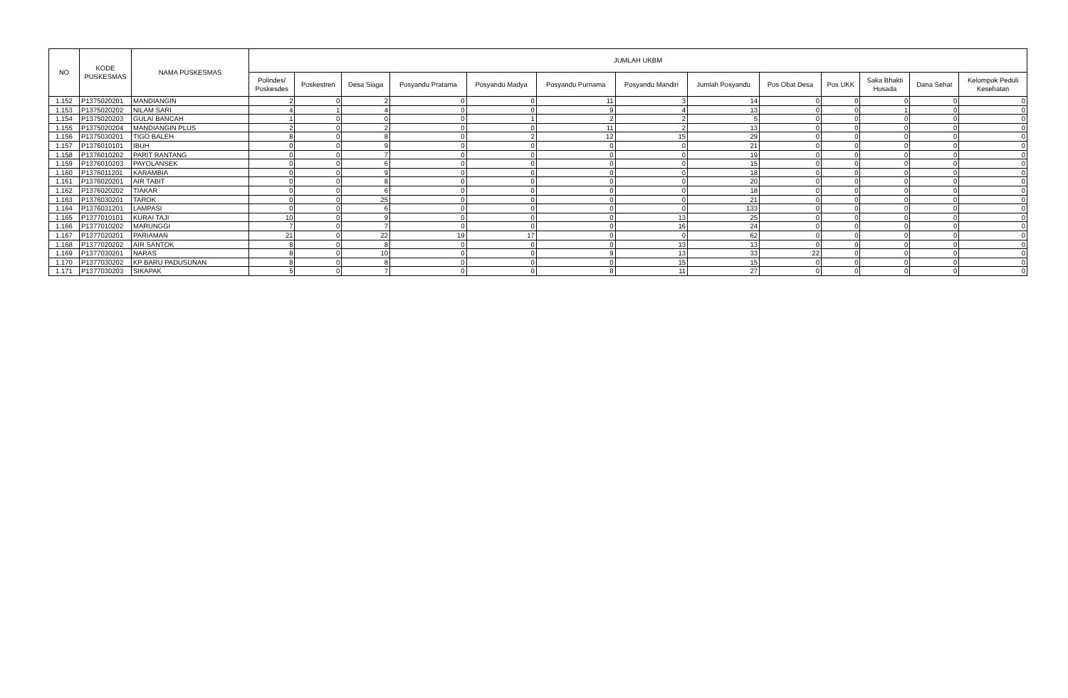| NO | KODE PUSKESMAS | NAMA PUSKESMAS | JUMLAH UKBM | | | | | | | | | | | | |
| --- | --- | --- | --- | --- | --- | --- | --- | --- | --- | --- | --- | --- | --- | --- | --- |
| | | | Polindes/ Poskesdes | Poskestren | Desa Siaga | Posyandu Pratama | Posyandu Madya | Posyandu Purnama | Posyandu Mandiri | Jumlah Posyandu | Pos Obat Desa | Pos UKK | Saka Bhakti Husada | Dana Sehat | Kelompok Peduli Kesehatan |
| 1.152 | P1375020201 | MANDIANGIN | 2 | 0 | 2 | 0 | 0 | 11 | 3 | 14 | 0 | 0 | 0 | 0 | 0 |
| 1.153 | P1375020202 | NILAM SARI | 4 | 1 | 4 | 0 | 0 | 9 | 4 | 13 | 0 | 0 | 1 | 0 | 0 |
| 1.154 | P1375020203 | GULAI BANCAH | 1 | 0 | 0 | 0 | 1 | 2 | 2 | 5 | 0 | 0 | 0 | 0 | 0 |
| 1.155 | P1375020204 | MANDIANGIN PLUS | 2 | 0 | 2 | 0 | 0 | 11 | 2 | 13 | 0 | 0 | 0 | 0 | 0 |
| 1.156 | P1375030201 | TIGO BALEH | 8 | 0 | 8 | 0 | 2 | 12 | 15 | 29 | 0 | 0 | 0 | 0 | 0 |
| 1.157 | P1376010101 | IBUH | 0 | 0 | 9 | 0 | 0 | 0 | 0 | 21 | 0 | 0 | 0 | 0 | 0 |
| 1.158 | P1376010202 | PARIT RANTANG | 0 | 0 | 7 | 0 | 0 | 0 | 0 | 19 | 0 | 0 | 0 | 0 | 0 |
| 1.159 | P1376010203 | PAYOLANSEK | 0 | 0 | 6 | 0 | 0 | 0 | 0 | 15 | 0 | 0 | 0 | 0 | 0 |
| 1.160 | P1376011201 | KARAMBIA | 0 | 0 | 9 | 0 | 0 | 0 | 0 | 18 | 0 | 0 | 0 | 0 | 0 |
| 1.161 | P1376020201 | AIR TABIT | 0 | 0 | 8 | 0 | 0 | 0 | 0 | 20 | 0 | 0 | 0 | 0 | 0 |
| 1.162 | P1376020202 | TIAKAR | 0 | 0 | 6 | 0 | 0 | 0 | 0 | 18 | 0 | 0 | 0 | 0 | 0 |
| 1.163 | P1376030201 | TAROK | 0 | 0 | 25 | 0 | 0 | 0 | 0 | 21 | 0 | 0 | 0 | 0 | 0 |
| 1.164 | P1376031201 | LAMPASI | 0 | 0 | 6 | 0 | 0 | 0 | 0 | 133 | 0 | 0 | 0 | 0 | 0 |
| 1.165 | P1377010101 | KURAI TAJI | 10 | 0 | 9 | 0 | 0 | 0 | 13 | 25 | 0 | 0 | 0 | 0 | 0 |
| 1.166 | P1377010202 | MARUNGGI | 7 | 0 | 7 | 0 | 0 | 0 | 16 | 24 | 0 | 0 | 0 | 0 | 0 |
| 1.167 | P1377020201 | PARIAMAN | 21 | 0 | 22 | 19 | 17 | 0 | 0 | 62 | 0 | 0 | 0 | 0 | 0 |
| 1.168 | P1377020202 | AIR SANTOK | 8 | 0 | 8 | 0 | 0 | 0 | 13 | 13 | 0 | 0 | 0 | 0 | 0 |
| 1.169 | P1377030201 | NARAS | 8 | 0 | 10 | 0 | 0 | 9 | 13 | 33 | 22 | 0 | 0 | 0 | 0 |
| 1.170 | P1377030202 | KP BARU PADUSUNAN | 8 | 0 | 8 | 0 | 0 | 0 | 15 | 15 | 0 | 0 | 0 | 0 | 0 |
| 1.171 | P1377030203 | SIKAPAK | 5 | 0 | 7 | 0 | 0 | 8 | 11 | 27 | 0 | 0 | 0 | 0 | 0 |